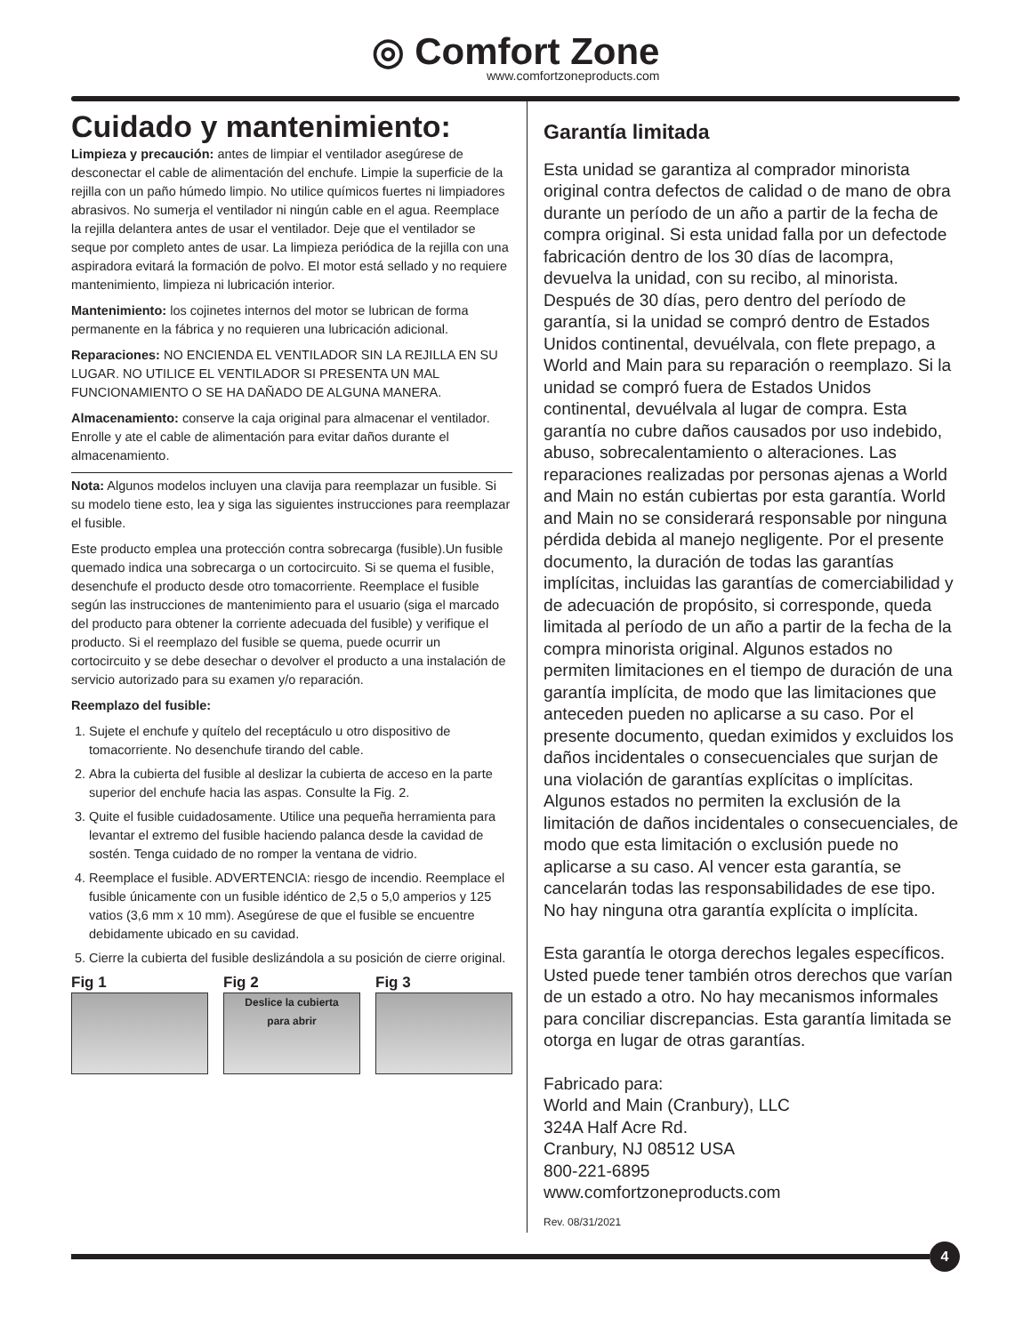◎ Comfort Zone www.comfortzoneproducts.com
Cuidado y mantenimiento:
Limpieza y precaución: antes de limpiar el ventilador asegúrese de desconectar el cable de alimentación del enchufe. Limpie la superficie de la rejilla con un paño húmedo limpio. No utilice químicos fuertes ni limpiadores abrasivos. No sumerja el ventilador ni ningún cable en el agua. Reemplace la rejilla delantera antes de usar el ventilador. Deje que el ventilador se seque por completo antes de usar. La limpieza periódica de la rejilla con una aspiradora evitará la formación de polvo. El motor está sellado y no requiere mantenimiento, limpieza ni lubricación interior.
Mantenimiento: los cojinetes internos del motor se lubrican de forma permanente en la fábrica y no requieren una lubricación adicional.
Reparaciones: NO ENCIENDA EL VENTILADOR SIN LA REJILLA EN SU LUGAR. NO UTILICE EL VENTILADOR SI PRESENTA UN MAL FUNCIONAMIENTO O SE HA DAÑADO DE ALGUNA MANERA.
Almacenamiento: conserve la caja original para almacenar el ventilador. Enrolle y ate el cable de alimentación para evitar daños durante el almacenamiento.
Nota: Algunos modelos incluyen una clavija para reemplazar un fusible. Si su modelo tiene esto, lea y siga las siguientes instrucciones para reemplazar el fusible.
Este producto emplea una protección contra sobrecarga (fusible).Un fusible quemado indica una sobrecarga o un cortocircuito. Si se quema el fusible, desenchufe el producto desde otro tomacorriente. Reemplace el fusible según las instrucciones de mantenimiento para el usuario (siga el marcado del producto para obtener la corriente adecuada del fusible) y verifique el producto. Si el reemplazo del fusible se quema, puede ocurrir un cortocircuito y se debe desechar o devolver el producto a una instalación de servicio autorizado para su examen y/o reparación.
Reemplazo del fusible:
1. Sujete el enchufe y quítelo del receptáculo u otro dispositivo de tomacorriente. No desenchufe tirando del cable.
2. Abra la cubierta del fusible al deslizar la cubierta de acceso en la parte superior del enchufe hacia las aspas. Consulte la Fig. 2.
3. Quite el fusible cuidadosamente. Utilice una pequeña herramienta para levantar el extremo del fusible haciendo palanca desde la cavidad de sostén. Tenga cuidado de no romper la ventana de vidrio.
4. Reemplace el fusible. ADVERTENCIA: riesgo de incendio. Reemplace el fusible únicamente con un fusible idéntico de 2,5 o 5,0 amperios y 125 vatios (3,6 mm x 10 mm). Asegúrese de que el fusible se encuentre debidamente ubicado en su cavidad.
5. Cierre la cubierta del fusible deslizándola a su posición de cierre original.
Fig 1 Fig 2
Deslice la cubierta
para abrir
Fig 3
Garantía limitada
Esta unidad se garantiza al comprador minorista original contra defectos de calidad o de mano de obra durante un período de un año a partir de la fecha de compra original. Si esta unidad falla por un defectode fabricación dentro de los 30 días de lacompra, devuelva la unidad, con su recibo, al minorista. Después de 30 días, pero dentro del período de garantía, si la unidad se compró dentro de Estados Unidos continental, devuélvala, con flete prepago, a World and Main para su reparación o reemplazo. Si la unidad se compró fuera de Estados Unidos continental, devuélvala al lugar de compra. Esta garantía no cubre daños causados por uso indebido, abuso, sobrecalentamiento o alteraciones. Las reparaciones realizadas por personas ajenas a World and Main no están cubiertas por esta garantía. World and Main no se considerará responsable por ninguna pérdida debida al manejo negligente. Por el presente documento, la duración de todas las garantías implícitas, incluidas las garantías de comerciabilidad y de adecuación de propósito, si corresponde, queda limitada al período de un año a partir de la fecha de la compra minorista original. Algunos estados no permiten limitaciones en el tiempo de duración de una garantía implícita, de modo que las limitaciones que anteceden pueden no aplicarse a su caso. Por el presente documento, quedan eximidos y excluidos los daños incidentales o consecuenciales que surjan de una violación de garantías explícitas o implícitas. Algunos estados no permiten la exclusión de la limitación de daños incidentales o consecuenciales, de modo que esta limitación o exclusión puede no aplicarse a su caso. Al vencer esta garantía, se cancelarán todas las responsabilidades de ese tipo. No hay ninguna otra garantía explícita o implícita.
Esta garantía le otorga derechos legales específicos. Usted puede tener también otros derechos que varían de un estado a otro. No hay mecanismos informales para conciliar discrepancias. Esta garantía limitada se otorga en lugar de otras garantías.
Fabricado para:
World and Main (Cranbury), LLC
324A Half Acre Rd.
Cranbury, NJ 08512 USA
800-221-6895
www.comfortzoneproducts.com
Rev. 08/31/2021
4